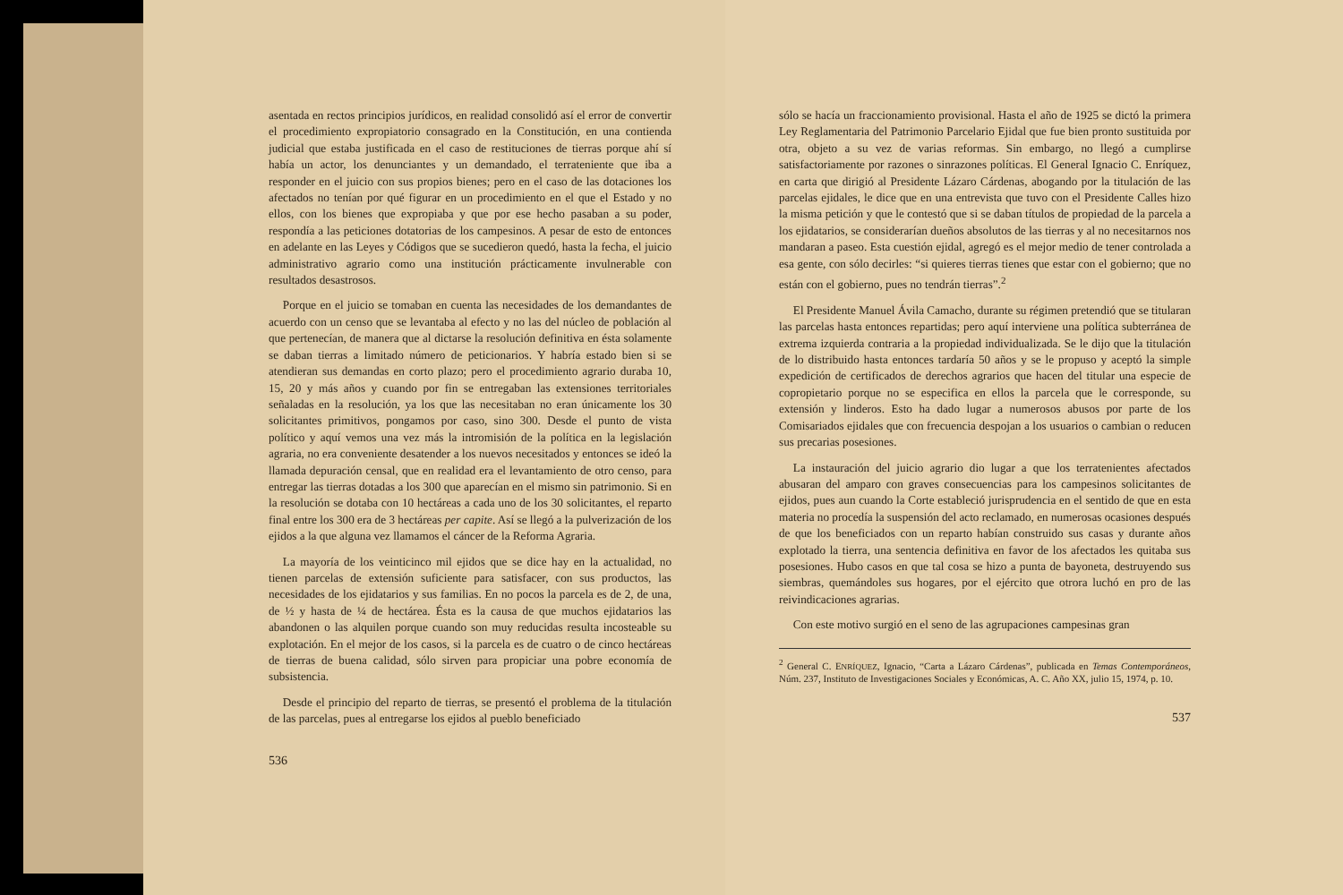asentada en rectos principios jurídicos, en realidad consolidó así el error de convertir el procedimiento expropiatorio consagrado en la Constitución, en una contienda judicial que estaba justificada en el caso de restituciones de tierras porque ahí sí había un actor, los denunciantes y un demandado, el terrateniente que iba a responder en el juicio con sus propios bienes; pero en el caso de las dotaciones los afectados no tenían por qué figurar en un procedimiento en el que el Estado y no ellos, con los bienes que expropiaba y que por ese hecho pasaban a su poder, respondía a las peticiones dotatorias de los campesinos. A pesar de esto de entonces en adelante en las Leyes y Códigos que se sucedieron quedó, hasta la fecha, el juicio administrativo agrario como una institución prácticamente invulnerable con resultados desastrosos.
Porque en el juicio se tomaban en cuenta las necesidades de los demandantes de acuerdo con un censo que se levantaba al efecto y no las del núcleo de población al que pertenecían, de manera que al dictarse la resolución definitiva en ésta solamente se daban tierras a limitado número de peticionarios. Y habría estado bien si se atendieran sus demandas en corto plazo; pero el procedimiento agrario duraba 10, 15, 20 y más años y cuando por fin se entregaban las extensiones territoriales señaladas en la resolución, ya los que las necesitaban no eran únicamente los 30 solicitantes primitivos, pongamos por caso, sino 300. Desde el punto de vista político y aquí vemos una vez más la intromisión de la política en la legislación agraria, no era conveniente desatender a los nuevos necesitados y entonces se ideó la llamada depuración censal, que en realidad era el levantamiento de otro censo, para entregar las tierras dotadas a los 300 que aparecían en el mismo sin patrimonio. Si en la resolución se dotaba con 10 hectáreas a cada uno de los 30 solicitantes, el reparto final entre los 300 era de 3 hectáreas per capite. Así se llegó a la pulverización de los ejidos a la que alguna vez llamamos el cáncer de la Reforma Agraria.
La mayoría de los veinticinco mil ejidos que se dice hay en la actualidad, no tienen parcelas de extensión suficiente para satisfacer, con sus productos, las necesidades de los ejidatarios y sus familias. En no pocos la parcela es de 2, de una, de ½ y hasta de ¼ de hectárea. Ésta es la causa de que muchos ejidatarios las abandonen o las alquilen porque cuando son muy reducidas resulta incosteable su explotación. En el mejor de los casos, si la parcela es de cuatro o de cinco hectáreas de tierras de buena calidad, sólo sirven para propiciar una pobre economía de subsistencia.
Desde el principio del reparto de tierras, se presentó el problema de la titulación de las parcelas, pues al entregarse los ejidos al pueblo beneficiado
536
sólo se hacía un fraccionamiento provisional. Hasta el año de 1925 se dictó la primera Ley Reglamentaria del Patrimonio Parcelario Ejidal que fue bien pronto sustituida por otra, objeto a su vez de varias reformas. Sin embargo, no llegó a cumplirse satisfactoriamente por razones o sinrazones políticas. El General Ignacio C. Enríquez, en carta que dirigió al Presidente Lázaro Cárdenas, abogando por la titulación de las parcelas ejidales, le dice que en una entrevista que tuvo con el Presidente Calles hizo la misma petición y que le contestó que si se daban títulos de propiedad de la parcela a los ejidatarios, se considerarían dueños absolutos de las tierras y al no necesitarnos nos mandaran a paseo. Esta cuestión ejidal, agregó es el mejor medio de tener controlada a esa gente, con sólo decirles: “si quieres tierras tienes que estar con el gobierno; que no están con el gobierno, pues no tendrán tierras”.<sup>2</sup>
El Presidente Manuel Ávila Camacho, durante su régimen pretendió que se titularan las parcelas hasta entonces repartidas; pero aquí interviene una política subterránea de extrema izquierda contraria a la propiedad individualizada. Se le dijo que la titulación de lo distribuido hasta entonces tardaría 50 años y se le propuso y aceptó la simple expedición de certificados de derechos agrarios que hacen del titular una especie de copropietario porque no se especifica en ellos la parcela que le corresponde, su extensión y linderos. Esto ha dado lugar a numerosos abusos por parte de los Comisariados ejidales que con frecuencia despojan a los usuarios o cambian o reducen sus precarias posesiones.
La instauración del juicio agrario dio lugar a que los terratenientes afectados abusaran del amparo con graves consecuencias para los campesinos solicitantes de ejidos, pues aun cuando la Corte estableció jurisprudencia en el sentido de que en esta materia no procedía la suspensión del acto reclamado, en numerosas ocasiones después de que los beneficiados con un reparto habían construido sus casas y durante años explotado la tierra, una sentencia definitiva en favor de los afectados les quitaba sus posesiones. Hubo casos en que tal cosa se hizo a punta de bayoneta, destruyendo sus siembras, quemándoles sus hogares, por el ejército que otrora luchó en pro de las reivindicaciones agrarias.
Con este motivo surgió en el seno de las agrupaciones campesinas gran
<sup>2</sup> General C. ENRÍQUEZ, Ignacio, “Carta a Lázaro Cárdenas”, publicada en Temas Contemporáneos, Núm. 237, Instituto de Investigaciones Sociales y Económicas, A. C. Año XX, julio 15, 1974, p. 10.
537